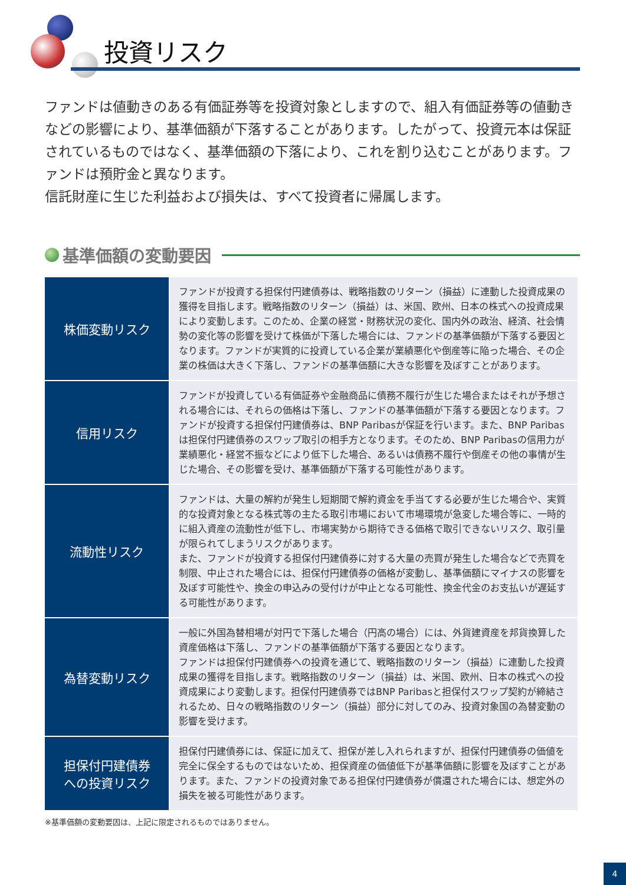投資リスク
ファンドは値動きのある有価証券等を投資対象としますので、組入有価証券等の値動きなどの影響により、基準価額が下落することがあります。したがって、投資元本は保証されているものではなく、基準価額の下落により、これを割り込むことがあります。ファンドは預貯金と異なります。
信託財産に生じた利益および損失は、すべて投資者に帰属します。
基準価額の変動要因
| 株価変動リスク | ファンドが投資する担保付円建債券は、戦略指数のリターン（損益）に連動した投資成果の獲得を目指します。戦略指数のリターン（損益）は、米国、欧州、日本の株式への投資成果により変動します。このため、企業の経営・財務状況の変化、国内外の政治、経済、社会情勢の変化等の影響を受けて株価が下落した場合には、ファンドの基準価額が下落する要因となります。ファンドが実質的に投資している企業が業績悪化や倒産等に陥った場合、その企業の株価は大きく下落し、ファンドの基準価額に大きな影響を及ぼすことがあります。 |
| 信用リスク | ファンドが投資している有価証券や金融商品に債務不履行が生じた場合またはそれが予想される場合には、それらの価格は下落し、ファンドの基準価額が下落する要因となります。ファンドが投資する担保付円建債券は、BNP Paribasが保証を行います。また、BNP Paribasは担保付円建債券のスワップ取引の相手方となります。そのため、BNP Paribasの信用力が業績悪化・経営不振などにより低下した場合、あるいは債務不履行や倒産その他の事情が生じた場合、その影響を受け、基準価額が下落する可能性があります。 |
| 流動性リスク | ファンドは、大量の解約が発生し短期間で解約資金を手当てする必要が生じた場合や、実質的な投資対象となる株式等の主たる取引市場において市場環境が急変した場合等に、一時的に組入資産の流動性が低下し、市場実勢から期待できる価格で取引できないリスク、取引量が限られてしまうリスクがあります。 また、ファンドが投資する担保付円建債券に対する大量の売買が発生した場合などで売買を制限、中止された場合には、担保付円建債券の価格が変動し、基準価額にマイナスの影響を及ぼす可能性や、換金の申込みの受付けが中止となる可能性、換金代金のお支払いが遅延する可能性があります。 |
| 為替変動リスク | 一般に外国為替相場が対円で下落した場合（円高の場合）には、外貨建資産を邦貨換算した資産価格は下落し、ファンドの基準価額が下落する要因となります。 ファンドは担保付円建債券への投資を通じて、戦略指数のリターン（損益）に連動した投資成果の獲得を目指します。戦略指数のリターン（損益）は、米国、欧州、日本の株式への投資成果により変動します。担保付円建債券ではBNP Paribasと担保付スワップ契約が締結されるため、日々の戦略指数のリターン（損益）部分に対してのみ、投資対象国の為替変動の影響を受けます。 |
| 担保付円建債券 への投資リスク | 担保付円建債券には、保証に加えて、担保が差し入れられますが、担保付円建債券の価値を完全に保全するものではないため、担保資産の価値低下が基準価額に影響を及ぼすことがあります。また、ファンドの投資対象である担保付円建債券が償還された場合には、想定外の損失を被る可能性があります。 |
※基準価額の変動要因は、上記に限定されるものではありません。
4